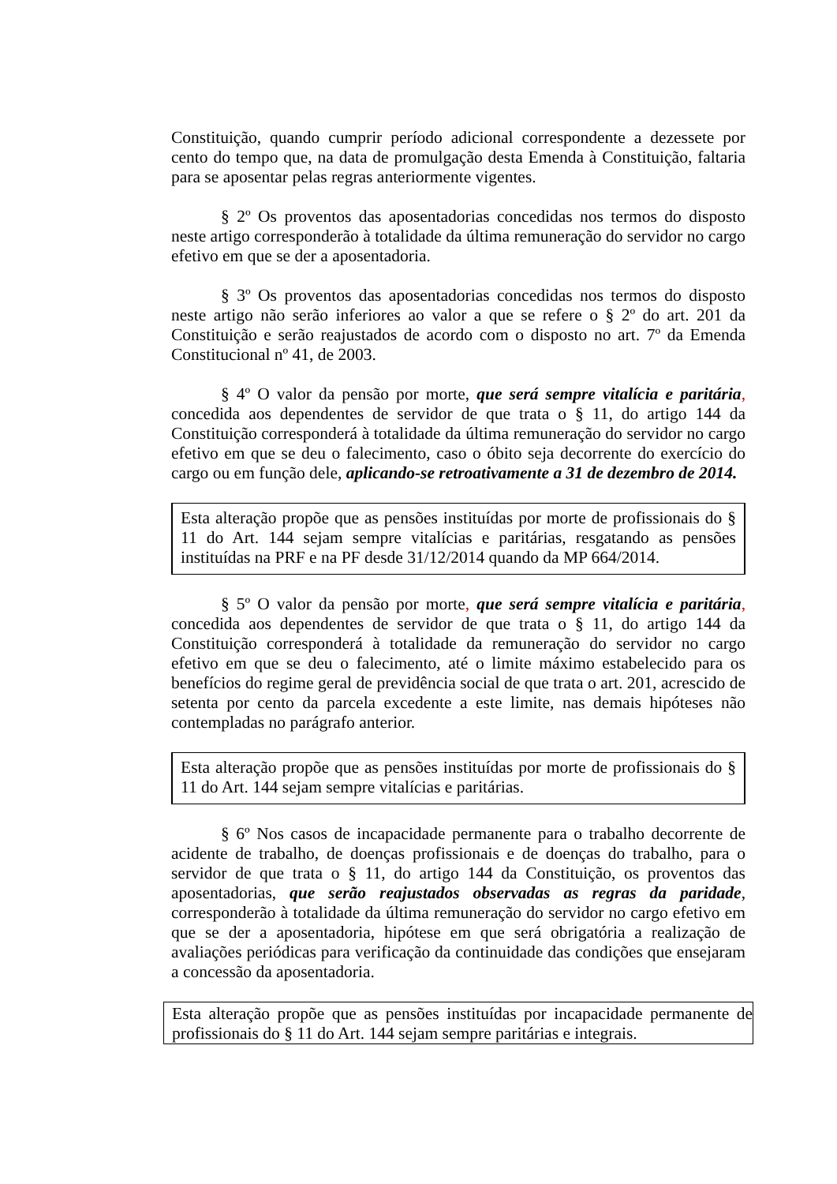Constituição, quando cumprir período adicional correspondente a dezessete por cento do tempo que, na data de promulgação desta Emenda à Constituição, faltaria para se aposentar pelas regras anteriormente vigentes.
§ 2º Os proventos das aposentadorias concedidas nos termos do disposto neste artigo corresponderão à totalidade da última remuneração do servidor no cargo efetivo em que se der a aposentadoria.
§ 3º Os proventos das aposentadorias concedidas nos termos do disposto neste artigo não serão inferiores ao valor a que se refere o § 2º do art. 201 da Constituição e serão reajustados de acordo com o disposto no art. 7º da Emenda Constitucional nº 41, de 2003.
§ 4º O valor da pensão por morte, que será sempre vitalícia e paritária, concedida aos dependentes de servidor de que trata o § 11, do artigo 144 da Constituição corresponderá à totalidade da última remuneração do servidor no cargo efetivo em que se deu o falecimento, caso o óbito seja decorrente do exercício do cargo ou em função dele, aplicando-se retroativamente a 31 de dezembro de 2014.
Esta alteração propõe que as pensões instituídas por morte de profissionais do § 11 do Art. 144 sejam sempre vitalícias e paritárias, resgatando as pensões instituídas na PRF e na PF desde 31/12/2014 quando da MP 664/2014.
§ 5º O valor da pensão por morte, que será sempre vitalícia e paritária, concedida aos dependentes de servidor de que trata o § 11, do artigo 144 da Constituição corresponderá à totalidade da remuneração do servidor no cargo efetivo em que se deu o falecimento, até o limite máximo estabelecido para os benefícios do regime geral de previdência social de que trata o art. 201, acrescido de setenta por cento da parcela excedente a este limite, nas demais hipóteses não contempladas no parágrafo anterior.
Esta alteração propõe que as pensões instituídas por morte de profissionais do § 11 do Art. 144 sejam sempre vitalícias e paritárias.
§ 6º Nos casos de incapacidade permanente para o trabalho decorrente de acidente de trabalho, de doenças profissionais e de doenças do trabalho, para o servidor de que trata o § 11, do artigo 144 da Constituição, os proventos das aposentadorias, que serão reajustados observadas as regras da paridade, corresponderão à totalidade da última remuneração do servidor no cargo efetivo em que se der a aposentadoria, hipótese em que será obrigatória a realização de avaliações periódicas para verificação da continuidade das condições que ensejaram a concessão da aposentadoria.
Esta alteração propõe que as pensões instituídas por incapacidade permanente de profissionais do § 11 do Art. 144 sejam sempre paritárias e integrais.